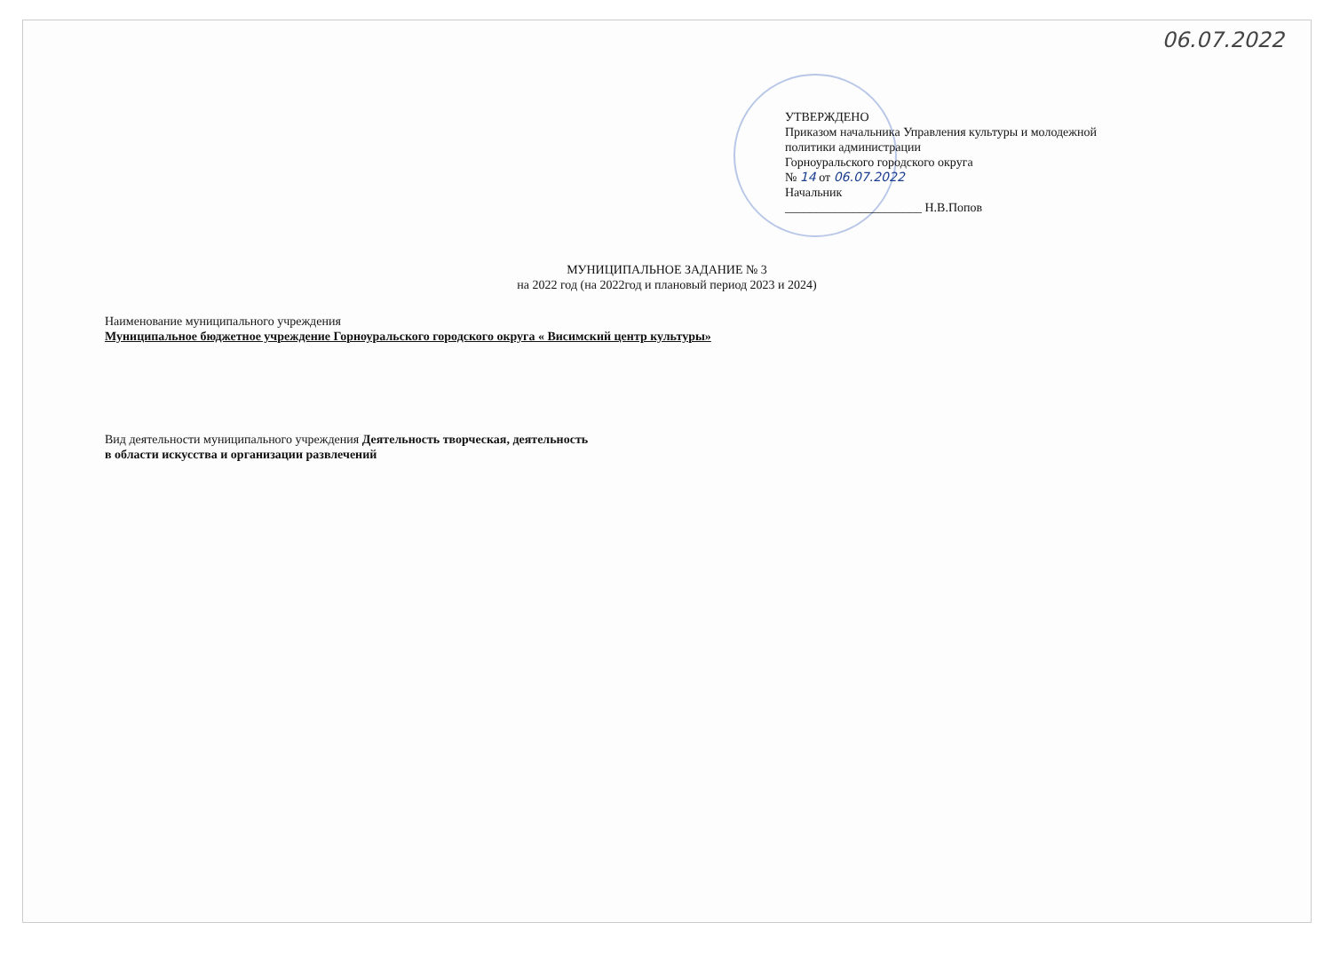06.07.2022
УТВЕРЖДЕНО
Приказом начальника Управления культуры и молодежной
политики администрации
Горноуральского городского округа
№ 14 от 06.07.2022
Начальник
______________________ Н.В.Попов
МУНИЦИПАЛЬНОЕ ЗАДАНИЕ № 3
на 2022 год (на 2022год и плановый период 2023 и 2024)
Наименование муниципального учреждения
Муниципальное бюджетное учреждение Горноуральского городского округа « Висимский центр культуры»
Вид деятельности муниципального учреждения Деятельность творческая, деятельность
в области искусства и организации развлечений